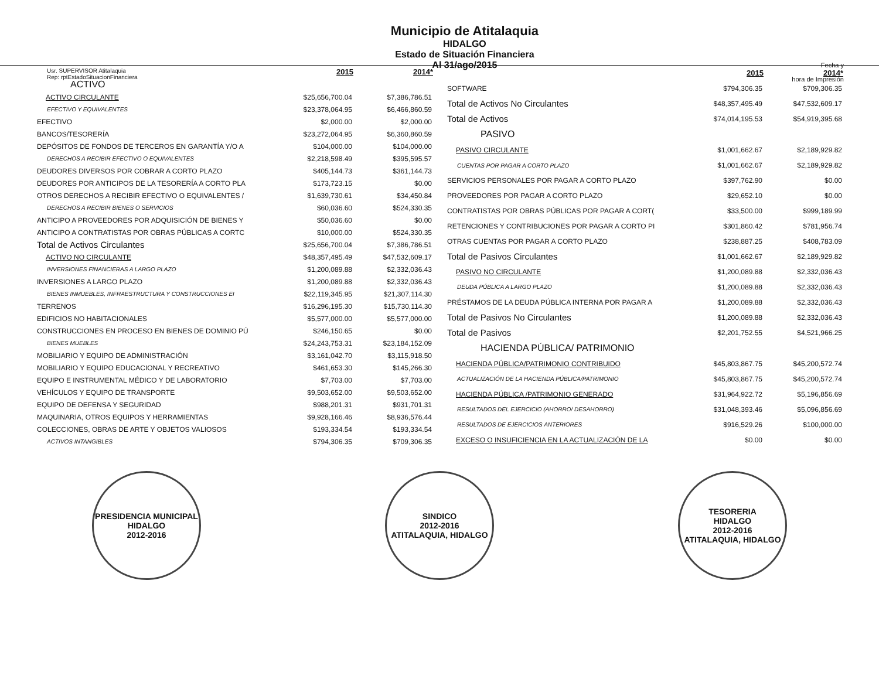Usr. SUPERVISOR Atitalaquia
Rep: rptEstadoSituacionFinanciera
Municipio de Atitalaquia
HIDALGO
Estado de Situación Financiera
Al 31/ago/2015
Fecha y
hora de Impresión
| | 2015 | 2014* |
| ACTIVO | | |
| ACTIVO CIRCULANTE | $25,656,700.04 | $7,386,786.51 |
| EFECTIVO Y EQUIVALENTES | $23,378,064.95 | $6,466,860.59 |
| EFECTIVO | $2,000.00 | $2,000.00 |
| BANCOS/TESORERÍA | $23,272,064.95 | $6,360,860.59 |
| DEPÓSITOS DE FONDOS DE TERCEROS EN GARANTÍA Y/O A | $104,000.00 | $104,000.00 |
| DERECHOS A RECIBIR EFECTIVO O EQUIVALENTES | $2,218,598.49 | $395,595.57 |
| DEUDORES DIVERSOS POR COBRAR A CORTO PLAZO | $405,144.73 | $361,144.73 |
| DEUDORES POR ANTICIPOS DE LA TESORERÍA A CORTO PLA | $173,723.15 | $0.00 |
| OTROS DERECHOS A RECIBIR EFECTIVO O EQUIVALENTES / | $1,639,730.61 | $34,450.84 |
| DERECHOS A RECIBIR BIENES O SERVICIOS | $60,036.60 | $524,330.35 |
| ANTICIPO A PROVEEDORES POR ADQUISICIÓN DE BIENES Y | $50,036.60 | $0.00 |
| ANTICIPO A CONTRATISTAS POR OBRAS PÚBLICAS A CORTC | $10,000.00 | $524,330.35 |
| Total de Activos Circulantes | $25,656,700.04 | $7,386,786.51 |
| ACTIVO NO CIRCULANTE | $48,357,495.49 | $47,532,609.17 |
| INVERSIONES FINANCIERAS A LARGO PLAZO | $1,200,089.88 | $2,332,036.43 |
| INVERSIONES A LARGO PLAZO | $1,200,089.88 | $2,332,036.43 |
| BIENES INMUEBLES, INFRAESTRUCTURA Y CONSTRUCCIONES EI | $22,119,345.95 | $21,307,114.30 |
| TERRENOS | $16,296,195.30 | $15,730,114.30 |
| EDIFICIOS NO HABITACIONALES | $5,577,000.00 | $5,577,000.00 |
| CONSTRUCCIONES EN PROCESO EN BIENES DE DOMINIO PÚ | $246,150.65 | $0.00 |
| BIENES MUEBLES | $24,243,753.31 | $23,184,152.09 |
| MOBILIARIO Y EQUIPO DE ADMINISTRACIÓN | $3,161,042.70 | $3,115,918.50 |
| MOBILIARIO Y EQUIPO EDUCACIONAL Y RECREATIVO | $461,653.30 | $145,266.30 |
| EQUIPO E INSTRUMENTAL MÉDICO Y DE LABORATORIO | $7,703.00 | $7,703.00 |
| VEHÍCULOS Y EQUIPO DE TRANSPORTE | $9,503,652.00 | $9,503,652.00 |
| EQUIPO DE DEFENSA Y SEGURIDAD | $988,201.31 | $931,701.31 |
| MAQUINARIA, OTROS EQUIPOS Y HERRAMIENTAS | $9,928,166.46 | $8,936,576.44 |
| COLECCIONES, OBRAS DE ARTE Y OBJETOS VALIOSOS | $193,334.54 | $193,334.54 |
| ACTIVOS INTANGIBLES | $794,306.35 | $709,306.35 |
| | 2015 | 2014* |
| SOFTWARE | $794,306.35 | $709,306.35 |
| Total de Activos No Circulantes | $48,357,495.49 | $47,532,609.17 |
| Total de Activos | $74,014,195.53 | $54,919,395.68 |
| PASIVO | | |
| PASIVO CIRCULANTE | $1,001,662.67 | $2,189,929.82 |
| CUENTAS POR PAGAR A CORTO PLAZO | $1,001,662.67 | $2,189,929.82 |
| SERVICIOS PERSONALES POR PAGAR A CORTO PLAZO | $397,762.90 | $0.00 |
| PROVEEDORES POR PAGAR A CORTO PLAZO | $29,652.10 | $0.00 |
| CONTRATISTAS POR OBRAS PÚBLICAS POR PAGAR A CORT( | $33,500.00 | $999,189.99 |
| RETENCIONES Y CONTRIBUCIONES POR PAGAR A CORTO PI | $301,860.42 | $781,956.74 |
| OTRAS CUENTAS POR PAGAR A CORTO PLAZO | $238,887.25 | $408,783.09 |
| Total de Pasivos Circulantes | $1,001,662.67 | $2,189,929.82 |
| PASIVO NO CIRCULANTE | $1,200,089.88 | $2,332,036.43 |
| DEUDA PÚBLICA A LARGO PLAZO | $1,200,089.88 | $2,332,036.43 |
| PRÉSTAMOS DE LA DEUDA PÚBLICA INTERNA POR PAGAR A | $1,200,089.88 | $2,332,036.43 |
| Total de Pasivos No Circulantes | $1,200,089.88 | $2,332,036.43 |
| Total de Pasivos | $2,201,752.55 | $4,521,966.25 |
| HACIENDA PÚBLICA/ PATRIMONIO | | |
| HACIENDA PÚBLICA/PATRIMONIO CONTRIBUIDO | $45,803,867.75 | $45,200,572.74 |
| ACTUALIZACIÓN DE LA HACIENDA PÚBLICA/PATRIMONIO | $45,803,867.75 | $45,200,572.74 |
| HACIENDA PÚBLICA /PATRIMONIO GENERADO | $31,964,922.72 | $5,196,856.69 |
| RESULTADOS DEL EJERCICIO (AHORRO/ DESAHORRO) | $31,048,393.46 | $5,096,856.69 |
| RESULTADOS DE EJERCICIOS ANTERIORES | $916,529.26 | $100,000.00 |
| EXCESO O INSUFICIENCIA EN LA ACTUALIZACIÓN DE LA | $0.00 | $0.00 |
PRESIDENCIA MUNICIPAL
HIDALGO
2012-2016
SINDICO
2012-2016
ATITALAQUIA, HIDALGO
TESORERIA
HIDALGO
2012-2016
ATITALAQUIA, HIDALGO